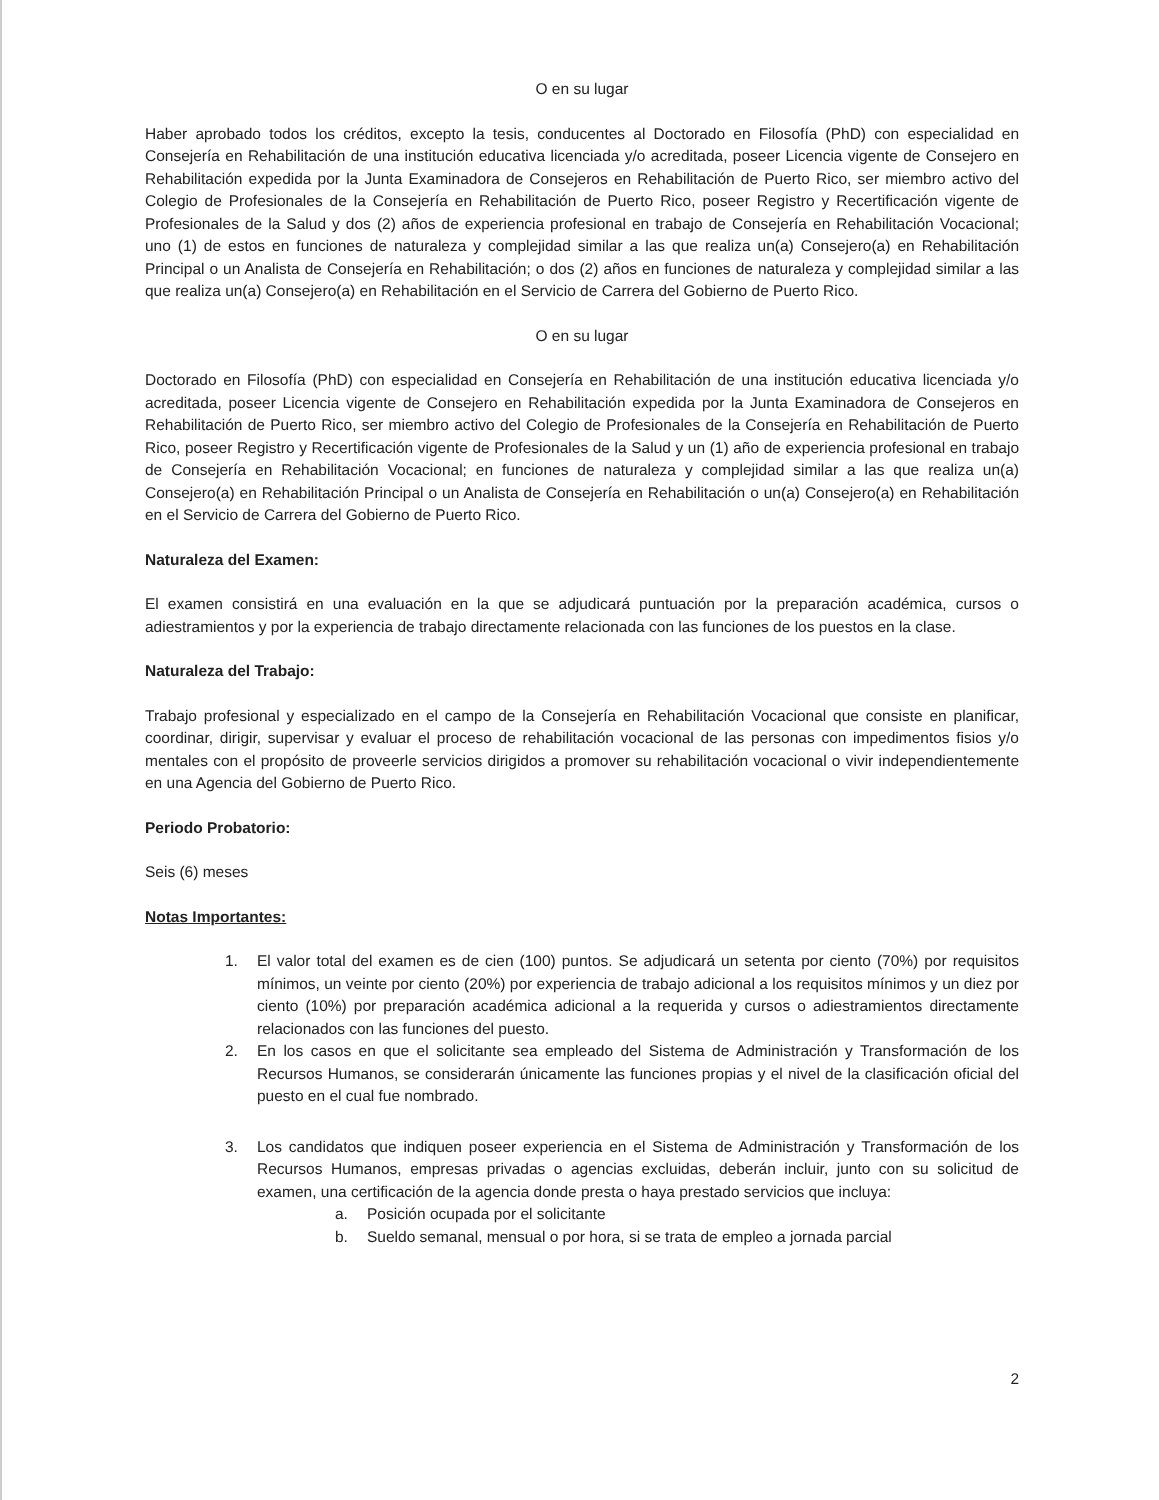O en su lugar
Haber aprobado todos los créditos, excepto la tesis, conducentes al Doctorado en Filosofía (PhD) con especialidad en Consejería en Rehabilitación de una institución educativa licenciada y/o acreditada, poseer Licencia vigente de Consejero en Rehabilitación expedida por la Junta Examinadora de Consejeros en Rehabilitación de Puerto Rico, ser miembro activo del Colegio de Profesionales de la Consejería en Rehabilitación de Puerto Rico, poseer Registro y Recertificación vigente de Profesionales de la Salud y dos (2) años de experiencia profesional en trabajo de Consejería en Rehabilitación Vocacional; uno (1) de estos en funciones de naturaleza y complejidad similar a las que realiza un(a) Consejero(a) en Rehabilitación Principal o un Analista de Consejería en Rehabilitación; o dos (2) años en funciones de naturaleza y complejidad similar a las que realiza un(a) Consejero(a) en Rehabilitación en el Servicio de Carrera del Gobierno de Puerto Rico.
O en su lugar
Doctorado en Filosofía (PhD) con especialidad en Consejería en Rehabilitación de una institución educativa licenciada y/o acreditada, poseer Licencia vigente de Consejero en Rehabilitación expedida por la Junta Examinadora de Consejeros en Rehabilitación de Puerto Rico, ser miembro activo del Colegio de Profesionales de la Consejería en Rehabilitación de Puerto Rico, poseer Registro y Recertificación vigente de Profesionales de la Salud y un (1) año de experiencia profesional en trabajo de Consejería en Rehabilitación Vocacional; en funciones de naturaleza y complejidad similar a las que realiza un(a) Consejero(a) en Rehabilitación Principal o un Analista de Consejería en Rehabilitación o un(a) Consejero(a) en Rehabilitación en el Servicio de Carrera del Gobierno de Puerto Rico.
Naturaleza del Examen:
El examen consistirá en una evaluación en la que se adjudicará puntuación por la preparación académica, cursos o adiestramientos y por la experiencia de trabajo directamente relacionada con las funciones de los puestos en la clase.
Naturaleza del Trabajo:
Trabajo profesional y especializado en el campo de la Consejería en Rehabilitación Vocacional que consiste en planificar, coordinar, dirigir, supervisar y evaluar el proceso de rehabilitación vocacional de las personas con impedimentos fisios y/o mentales con el propósito de proveerle servicios dirigidos a promover su rehabilitación vocacional o vivir independientemente en una Agencia del Gobierno de Puerto Rico.
Periodo Probatorio:
Seis (6) meses
Notas Importantes:
1. El valor total del examen es de cien (100) puntos. Se adjudicará un setenta por ciento (70%) por requisitos mínimos, un veinte por ciento (20%) por experiencia de trabajo adicional a los requisitos mínimos y un diez por ciento (10%) por preparación académica adicional a la requerida y cursos o adiestramientos directamente relacionados con las funciones del puesto.
2. En los casos en que el solicitante sea empleado del Sistema de Administración y Transformación de los Recursos Humanos, se considerarán únicamente las funciones propias y el nivel de la clasificación oficial del puesto en el cual fue nombrado.
3. Los candidatos que indiquen poseer experiencia en el Sistema de Administración y Transformación de los Recursos Humanos, empresas privadas o agencias excluidas, deberán incluir, junto con su solicitud de examen, una certificación de la agencia donde presta o haya prestado servicios que incluya:
a. Posición ocupada por el solicitante
b. Sueldo semanal, mensual o por hora, si se trata de empleo a jornada parcial
2